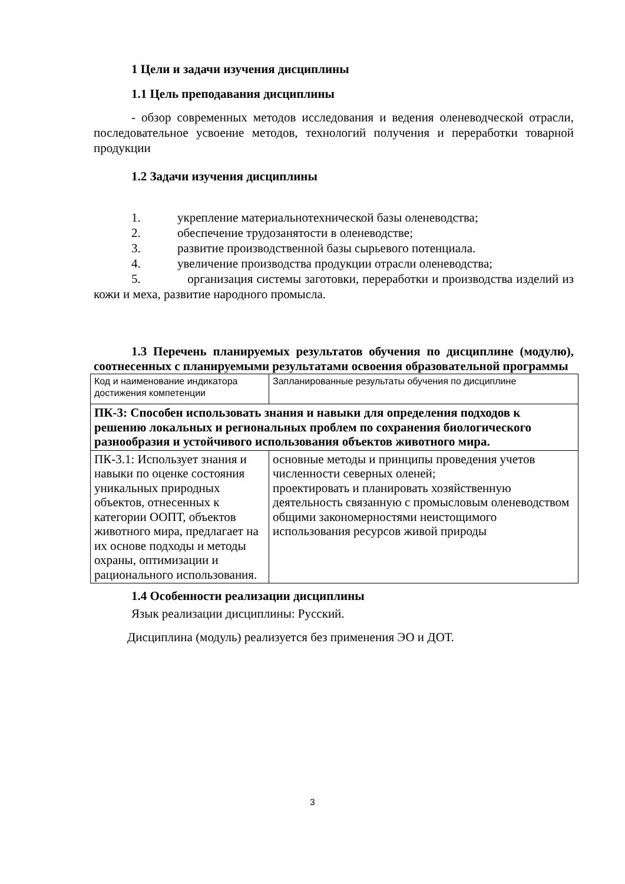1 Цели и задачи изучения дисциплины
1.1 Цель преподавания дисциплины
- обзор современных методов исследования и ведения оленеводческой отрасли, последовательное усвоение методов, технологий получения и переработки товарной продукции
1.2 Задачи изучения дисциплины
1. укрепление материальнотехнической базы оленеводства;
2. обеспечение трудозанятости в оленеводстве;
3. развитие производственной базы сырьевого потенциала.
4. увеличение производства продукции отрасли оленеводства;
5. организация системы заготовки, переработки и производства изделий из кожи и меха, развитие народного промысла.
1.3 Перечень планируемых результатов обучения по дисциплине (модулю), соотнесенных с планируемыми результатами освоения образовательной программы
| Код и наименование индикатора достижения компетенции | Запланированные результаты обучения по дисциплине |
| ПК-3: Способен использовать знания и навыки для определения подходов к решению локальных и региональных проблем по сохранения биологического разнообразия и устойчивого использования объектов животного мира. | |
| ПК-3.1: Использует знания и навыки по оценке состояния уникальных природных объектов, отнесенных к категории ООПТ, объектов животного мира, предлагает на их основе подходы и методы охраны, оптимизации и рационального использования. | основные методы и принципы проведения учетов численности северных оленей; проектировать и планировать хозяйственную деятельность связанную с промысловым оленеводством общими закономерностями неистощимого использования ресурсов живой природы |
1.4 Особенности реализации дисциплины
Язык реализации дисциплины: Русский.
Дисциплина (модуль) реализуется без применения ЭО и ДОТ.
3